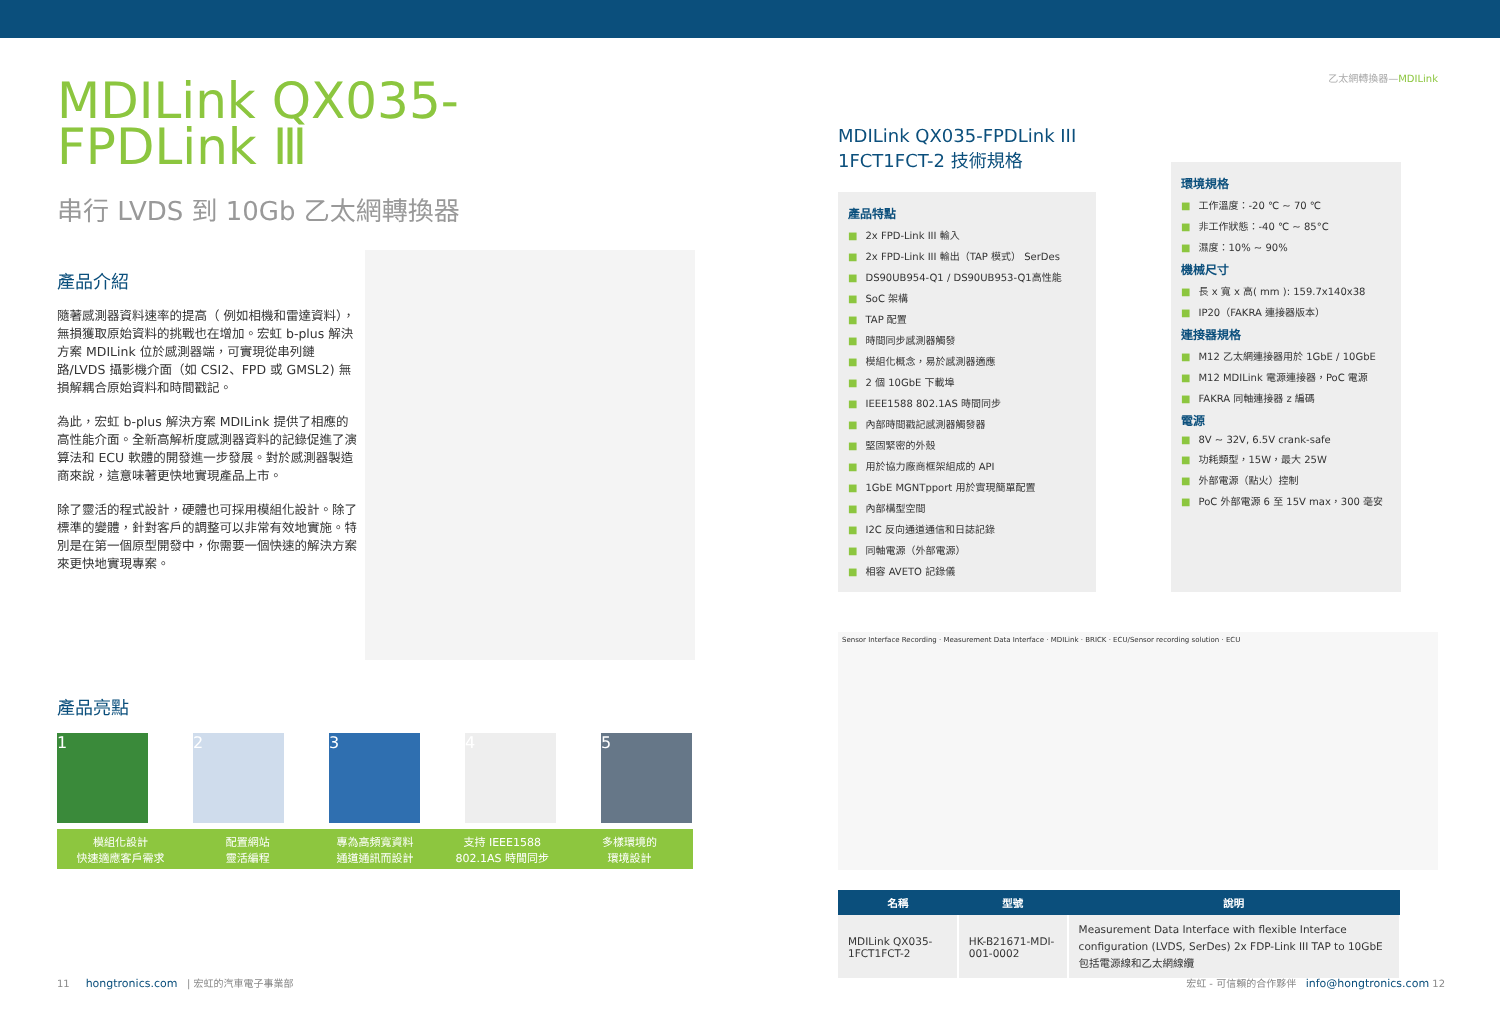MDILink QX035-
FPDLink Ⅲ
串行 LVDS 到 10Gb 乙太網轉換器
產品介紹
隨著感測器資料速率的提高（ 例如相機和雷達資料），無損獲取原始資料的挑戰也在增加。宏虹 b-plus 解決方案 MDILink 位於感測器端，可實現從串列鏈路/LVDS 攝影機介面（如 CSI2、FPD 或 GMSL2) 無損解耦合原始資料和時間戳記。
為此，宏虹 b-plus 解決方案 MDILink 提供了相應的高性能介面。全新高解析度感測器資料的記錄促進了演算法和 ECU 軟體的開發進一步發展。對於感測器製造商來說，這意味著更快地實現產品上市。
除了靈活的程式設計，硬體也可採用模組化設計。除了標準的變體，針對客戶的調整可以非常有效地實施。特別是在第一個原型開發中，你需要一個快速的解決方案來更快地實現專案。
產品亮點
1 2 3 4 5
模組化設計
快速適應客戶需求
配置網站
靈活編程
專為高頻寬資料
通道通訊而設計
支持 IEEE1588
802.1AS 時間同步
多樣環境的
環境設計
乙太網轉換器—MDILink
MDILink QX035-FPDLink III
1FCT1FCT-2 技術規格
產品特點
■ 2x FPD-Link III 輸入
■ 2x FPD-Link III 輸出（TAP 模式） SerDes
■ DS90UB954-Q1 / DS90UB953-Q1高性能
■ SoC 架構
■ TAP 配置
■ 時間同步感測器觸發
■ 模組化概念，易於感測器適應
■ 2 個 10GbE 下載埠
■ IEEE1588 802.1AS 時間同步
■ 內部時間戳記感測器觸發器
■ 堅固緊密的外殼
■ 用於協力廠商框架組成的 API
■ 1GbE MGNTpport 用於實現簡單配置
■ 內部構型空間
■ I2C 反向通道通信和日誌記錄
■ 同軸電源（外部電源）
■ 相容 AVETO 記錄儀
環境規格
■ 工作溫度：-20 ℃ ~ 70 ℃
■ 非工作狀態：-40 ℃ ~ 85°C
■ 濕度：10% ~ 90%
機械尺寸
■ 長 x 寬 x 高( mm ): 159.7x140x38
■ IP20（FAKRA 連接器版本）
連接器規格
■ M12 乙太網連接器用於 1GbE / 10GbE
■ M12 MDILink 電源連接器，PoC 電源
■ FAKRA 同軸連接器 z 編碼
電源
■ 8V ~ 32V, 6.5V crank-safe
■ 功耗類型，15W，最大 25W
■ 外部電源（點火）控制
■ PoC 外部電源 6 至 15V max，300 毫安
Sensor Interface Recording · Measurement Data Interface · MDILink · BRICK · ECU/Sensor recording solution · ECU
| 名稱 | 型號 | 說明 |
| --- | --- | --- |
| MDILink QX035-1FCT1FCT-2 | HK-B21671-MDI-001-0002 | Measurement Data Interface with flexible Interface configuration (LVDS, SerDes) 2x FDP-Link III TAP to 10GbE 包括電源線和乙太網線纜 |
11 hongtronics.com | 宏虹的汽車電子事業部
宏虹 - 可信賴的合作夥伴 info@hongtronics.com 12